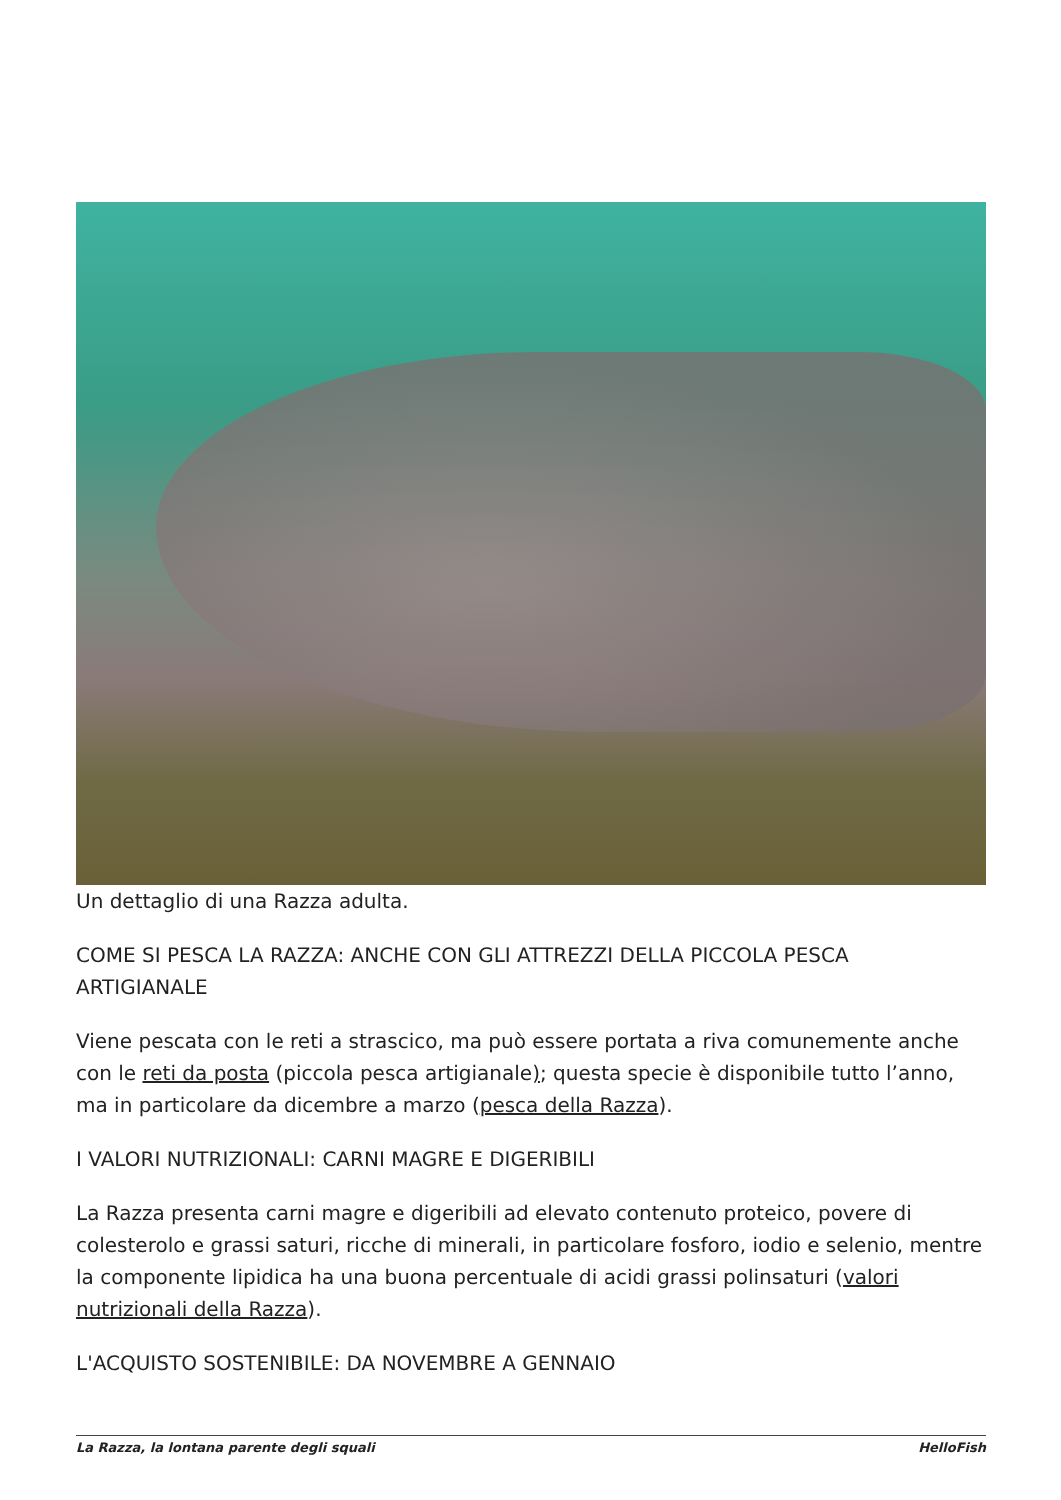Un dettaglio di una Razza adulta.
COME SI PESCA LA RAZZA: ANCHE CON GLI ATTREZZI DELLA PICCOLA PESCA ARTIGIANALE
Viene pescata con le reti a strascico, ma può essere portata a riva comunemente anche con le reti da posta (piccola pesca artigianale); questa specie è disponibile tutto l’anno, ma in particolare da dicembre a marzo (pesca della Razza).
I VALORI NUTRIZIONALI: CARNI MAGRE E DIGERIBILI
La Razza presenta carni magre e digeribili ad elevato contenuto proteico, povere di colesterolo e grassi saturi, ricche di minerali, in particolare fosforo, iodio e selenio, mentre la componente lipidica ha una buona percentuale di acidi grassi polinsaturi (valori nutrizionali della Razza).
L'ACQUISTO SOSTENIBILE: DA NOVEMBRE A GENNAIO
La Razza, la lontana parente degli squali HelloFish